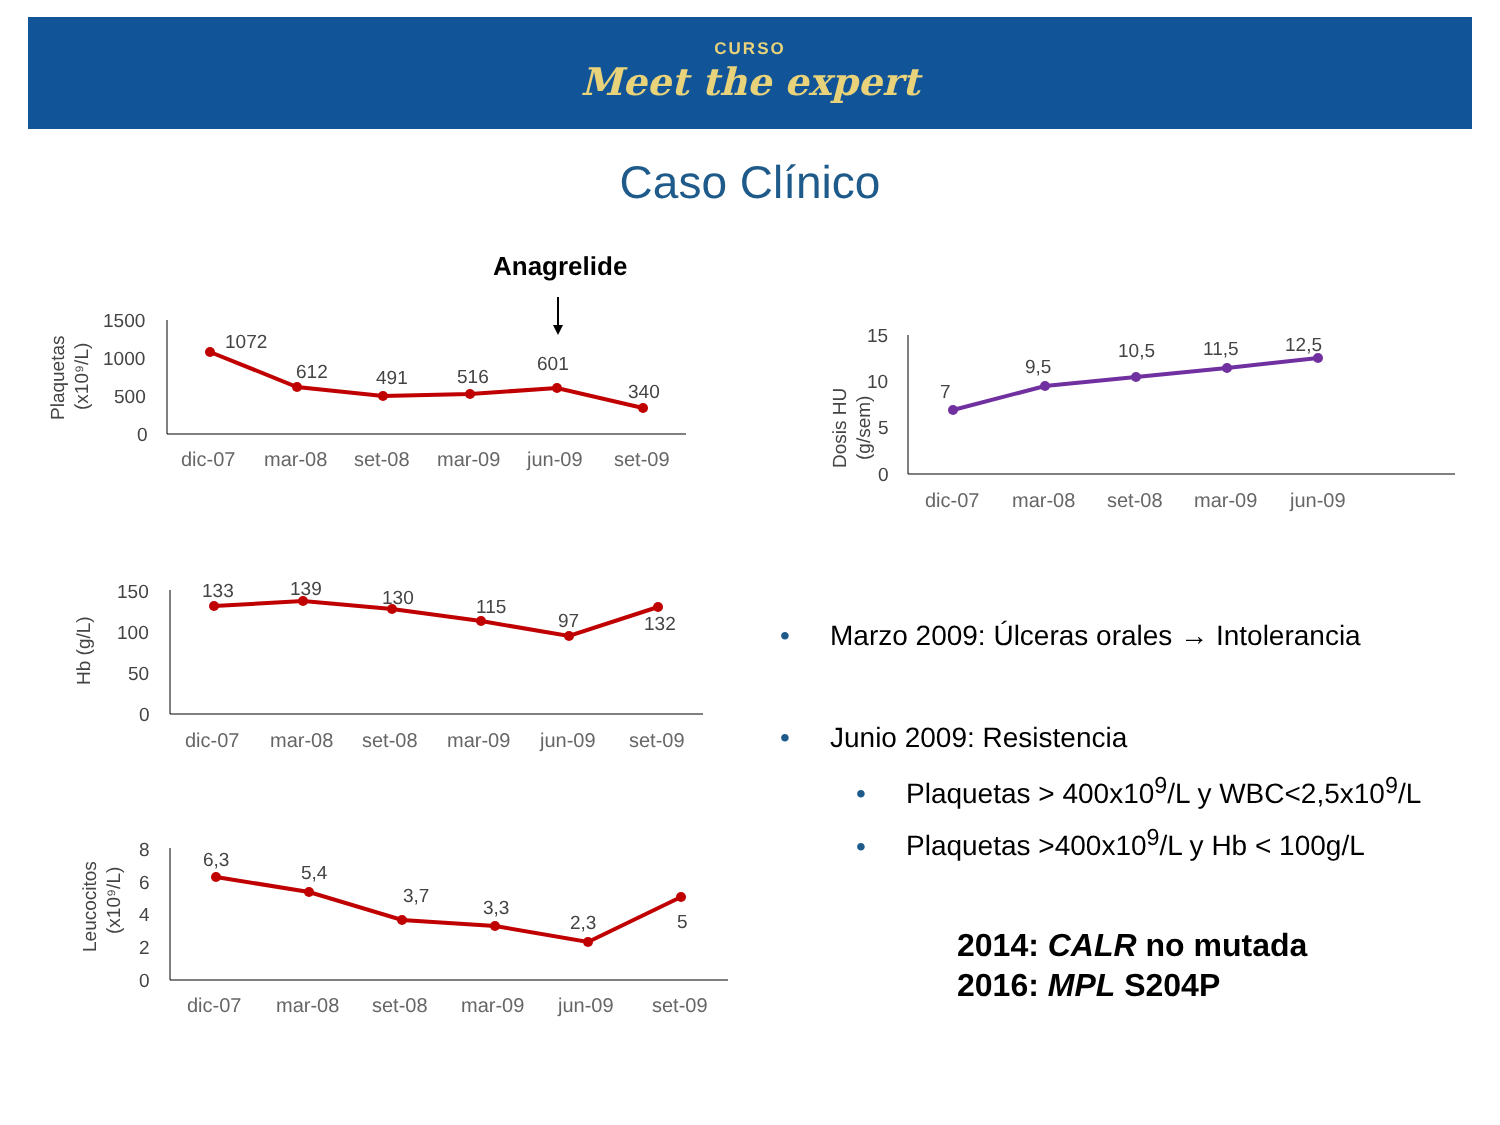CURSO
Meet the expert
Caso Clínico
Anagrelide
1500
1000
500
0
Plaquetas
(x10⁹/L)
1072
612
491
516
601
340
dic-07
mar-08
set-08
mar-09
jun-09
set-09
15
10
5
0
Dosis HU
(g/sem)
7
9,5
10,5
11,5
12,5
dic-07
mar-08
set-08
mar-09
jun-09
150
100
50
0
Hb (g/L)
133
139
130
115
97
132
dic-07
mar-08
set-08
mar-09
jun-09
set-09
8
6
4
2
0
Leucocitos
(x10⁹/L)
6,3
5,4
3,7
3,3
2,3
5
dic-07
mar-08
set-08
mar-09
jun-09
set-09
• Marzo 2009: Úlceras orales → Intolerancia
• Junio 2009: Resistencia
• Plaquetas > 400x10<sup>9</sup>/L y WBC<2,5x10<sup>9</sup>/L
• Plaquetas >400x10<sup>9</sup>/L y Hb < 100g/L
2014: CALR no mutada
2016: MPL S204P